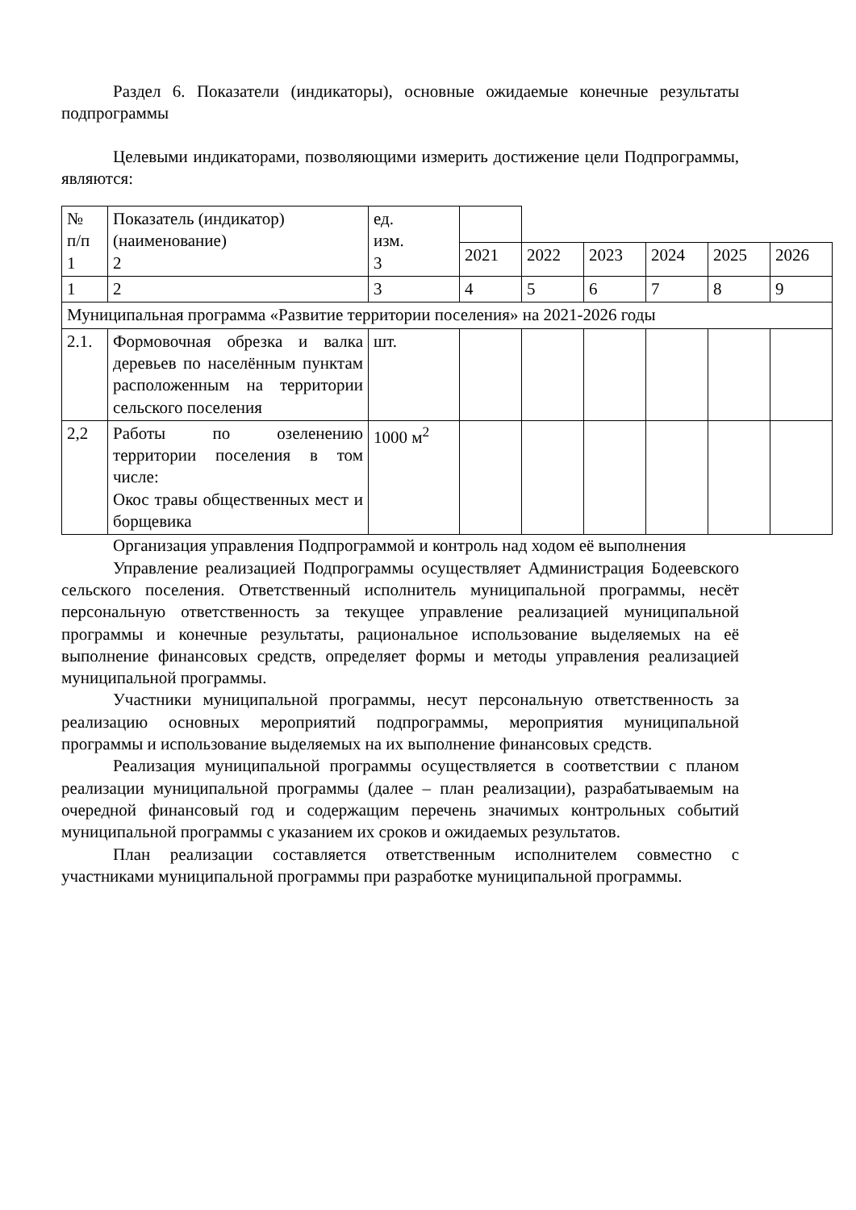Раздел 6. Показатели (индикаторы), основные ожидаемые конечные результаты подпрограммы
Целевыми индикаторами, позволяющими измерить достижение цели Подпрограммы, являются:
| № п/п 1 | Показатель (индикатор) (наименование) 2 | ед. изм. 3 | | | | | | |
| | | | 2021 | 2022 | 2023 | 2024 | 2025 | 2026 |
| 1 | 2 | 3 | 4 | 5 | 6 | 7 | 8 | 9 |
| Муниципальная программа «Развитие территории поселения» на 2021-2026 годы | | | | | | | | |
| 2.1. | Формовочная обрезка и валка деревьев по населённым пунктам расположенным на территории сельского поселения | шт. | | | | | | |
| 2,2 | Работы по озеленению территории поселения в том числе: Окос травы общественных мест и борщевика | 1000 м<sup>2</sup> | | | | | | |
Организация управления Подпрограммой и контроль над ходом её выполнения
Управление реализацией Подпрограммы осуществляет Администрация Бодеевского сельского поселения. Ответственный исполнитель муниципальной программы, несёт персональную ответственность за текущее управление реализацией муниципальной программы и конечные результаты, рациональное использование выделяемых на её выполнение финансовых средств, определяет формы и методы управления реализацией муниципальной программы.
Участники муниципальной программы, несут персональную ответственность за реализацию основных мероприятий подпрограммы, мероприятия муниципальной программы и использование выделяемых на их выполнение финансовых средств.
Реализация муниципальной программы осуществляется в соответствии с планом реализации муниципальной программы (далее – план реализации), разрабатываемым на очередной финансовый год и содержащим перечень значимых контрольных событий муниципальной программы с указанием их сроков и ожидаемых результатов.
План реализации составляется ответственным исполнителем совместно с участниками муниципальной программы при разработке муниципальной программы.